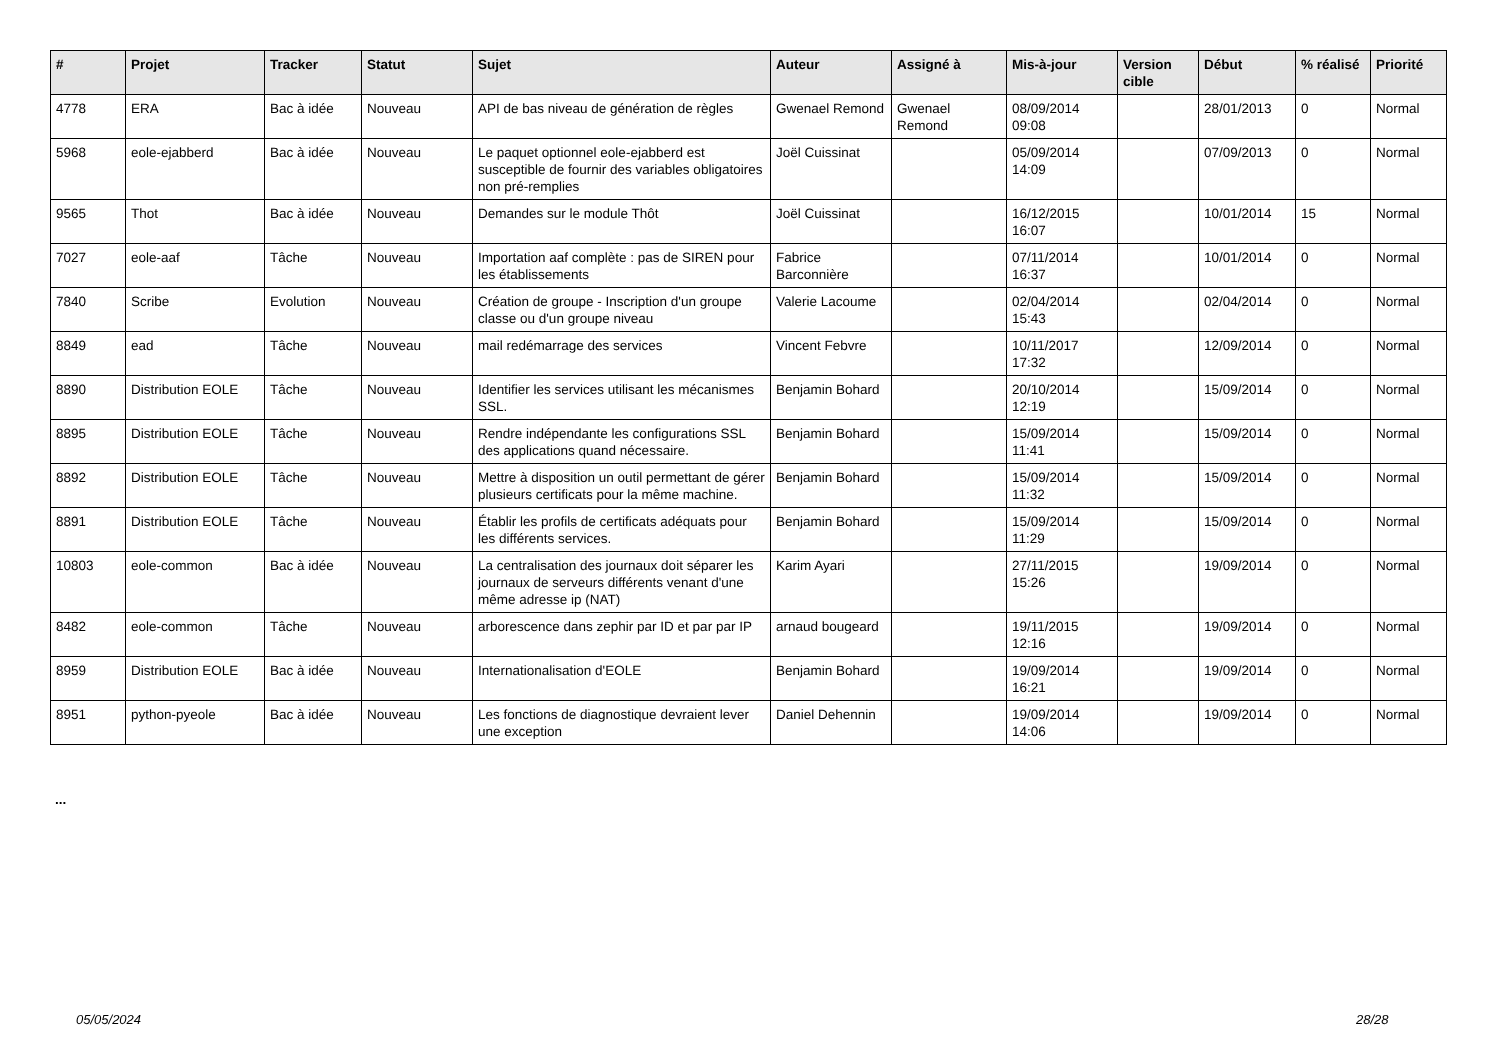| # | Projet | Tracker | Statut | Sujet | Auteur | Assigné à | Mis-à-jour | Version cible | Début | % réalisé | Priorité |
| --- | --- | --- | --- | --- | --- | --- | --- | --- | --- | --- | --- |
| 4778 | ERA | Bac à idée | Nouveau | API de bas niveau de génération de règles | Gwenael Remond | Gwenael Remond | 08/09/2014 09:08 | | 28/01/2013 | 0 | Normal |
| 5968 | eole-ejabberd | Bac à idée | Nouveau | Le paquet optionnel eole-ejabberd est susceptible de fournir des variables obligatoires non pré-remplies | Joël Cuissinat | | 05/09/2014 14:09 | | 07/09/2013 | 0 | Normal |
| 9565 | Thot | Bac à idée | Nouveau | Demandes sur le module Thôt | Joël Cuissinat | | 16/12/2015 16:07 | | 10/01/2014 | 15 | Normal |
| 7027 | eole-aaf | Tâche | Nouveau | Importation aaf complète : pas de SIREN pour les établissements | Fabrice Barconnière | | 07/11/2014 16:37 | | 10/01/2014 | 0 | Normal |
| 7840 | Scribe | Evolution | Nouveau | Création de groupe - Inscription d'un groupe classe ou d'un groupe niveau | Valerie Lacoume | | 02/04/2014 15:43 | | 02/04/2014 | 0 | Normal |
| 8849 | ead | Tâche | Nouveau | mail redémarrage des services | Vincent Febvre | | 10/11/2017 17:32 | | 12/09/2014 | 0 | Normal |
| 8890 | Distribution EOLE | Tâche | Nouveau | Identifier les services utilisant les mécanismes SSL. | Benjamin Bohard | | 20/10/2014 12:19 | | 15/09/2014 | 0 | Normal |
| 8895 | Distribution EOLE | Tâche | Nouveau | Rendre indépendante les configurations SSL des applications quand nécessaire. | Benjamin Bohard | | 15/09/2014 11:41 | | 15/09/2014 | 0 | Normal |
| 8892 | Distribution EOLE | Tâche | Nouveau | Mettre à disposition un outil permettant de gérer plusieurs certificats pour la même machine. | Benjamin Bohard | | 15/09/2014 11:32 | | 15/09/2014 | 0 | Normal |
| 8891 | Distribution EOLE | Tâche | Nouveau | Établir les profils de certificats adéquats pour les différents services. | Benjamin Bohard | | 15/09/2014 11:29 | | 15/09/2014 | 0 | Normal |
| 10803 | eole-common | Bac à idée | Nouveau | La centralisation des journaux doit séparer les journaux de serveurs différents venant d'une même adresse ip (NAT) | Karim Ayari | | 27/11/2015 15:26 | | 19/09/2014 | 0 | Normal |
| 8482 | eole-common | Tâche | Nouveau | arborescence dans zephir par ID et par par IP | arnaud bougeard | | 19/11/2015 12:16 | | 19/09/2014 | 0 | Normal |
| 8959 | Distribution EOLE | Bac à idée | Nouveau | Internationalisation d'EOLE | Benjamin Bohard | | 19/09/2014 16:21 | | 19/09/2014 | 0 | Normal |
| 8951 | python-pyeole | Bac à idée | Nouveau | Les fonctions de diagnostique devraient lever une exception | Daniel Dehennin | | 19/09/2014 14:06 | | 19/09/2014 | 0 | Normal |
...
05/05/2024 28/28